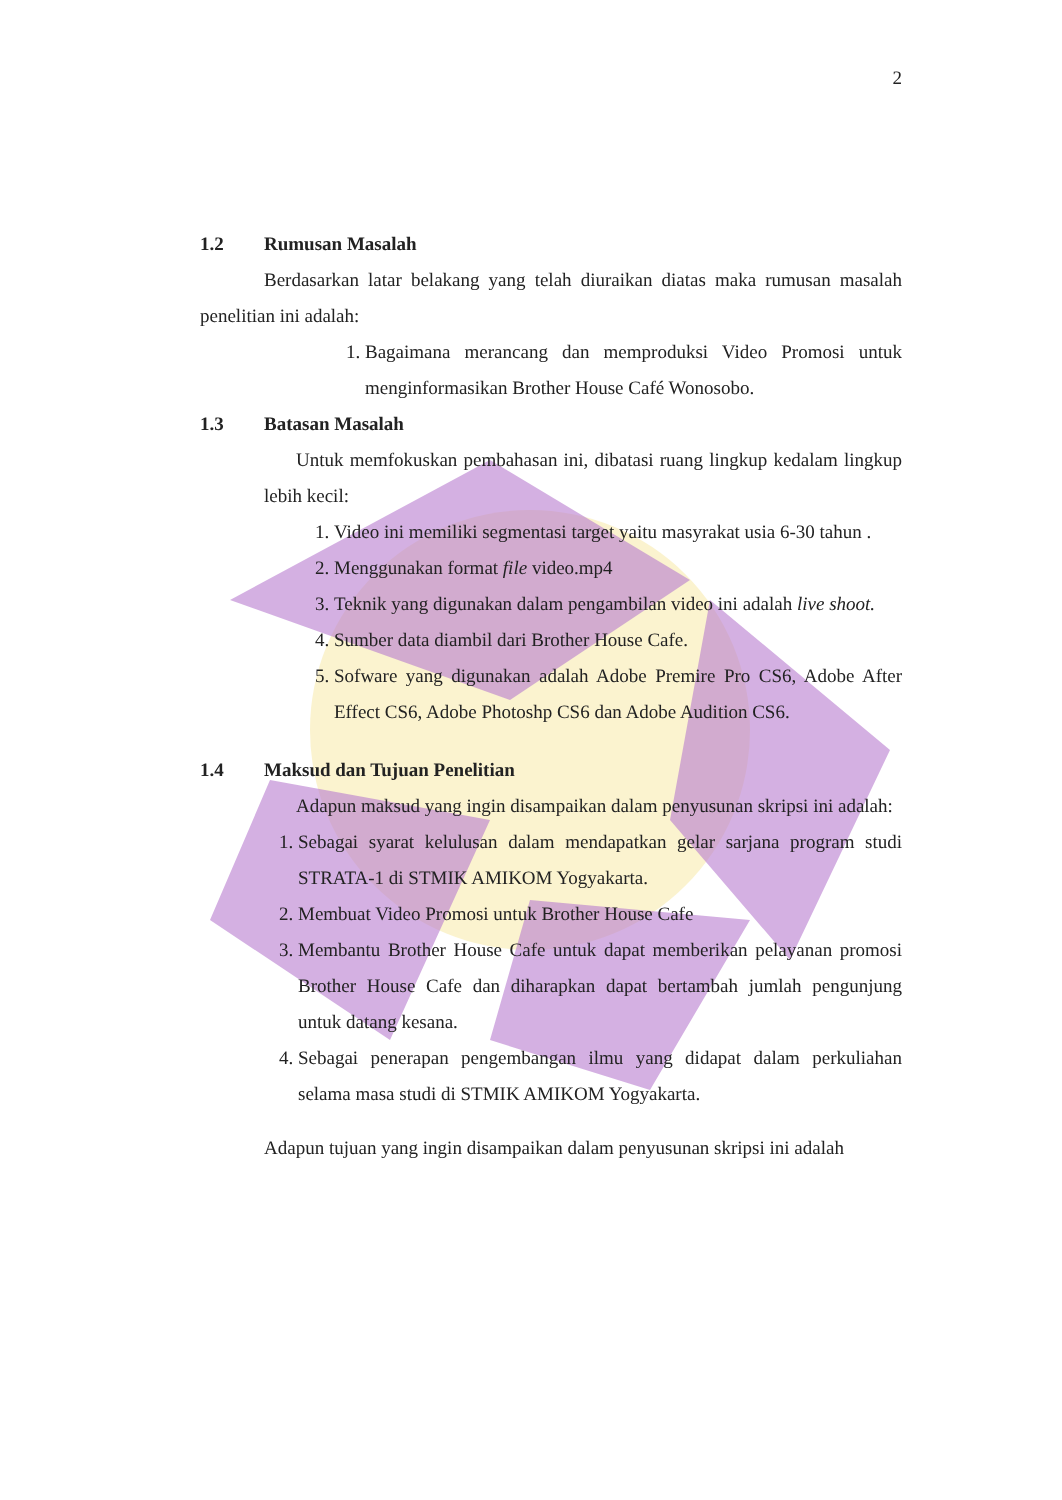2
1.2 Rumusan Masalah
Berdasarkan latar belakang yang telah diuraikan diatas maka rumusan masalah penelitian ini adalah:
1. Bagaimana merancang dan memproduksi Video Promosi untuk menginformasikan Brother House Café Wonosobo.
1.3 Batasan Masalah
Untuk memfokuskan pembahasan ini, dibatasi ruang lingkup kedalam lingkup lebih kecil:
1. Video ini memiliki segmentasi target yaitu masyrakat usia 6-30 tahun .
2. Menggunakan format file video.mp4
3. Teknik yang digunakan dalam pengambilan video ini adalah live shoot.
4. Sumber data diambil dari Brother House Cafe.
5. Sofware yang digunakan adalah Adobe Premire Pro CS6, Adobe After Effect CS6, Adobe Photoshp CS6 dan Adobe Audition CS6.
1.4 Maksud dan Tujuan Penelitian
Adapun maksud yang ingin disampaikan dalam penyusunan skripsi ini adalah:
1. Sebagai syarat kelulusan dalam mendapatkan gelar sarjana program studi STRATA-1 di STMIK AMIKOM Yogyakarta.
2. Membuat Video Promosi untuk Brother House Cafe
3. Membantu Brother House Cafe untuk dapat memberikan pelayanan promosi Brother House Cafe dan diharapkan dapat bertambah jumlah pengunjung untuk datang kesana.
4. Sebagai penerapan pengembangan ilmu yang didapat dalam perkuliahan selama masa studi di STMIK AMIKOM Yogyakarta.
Adapun tujuan yang ingin disampaikan dalam penyusunan skripsi ini adalah